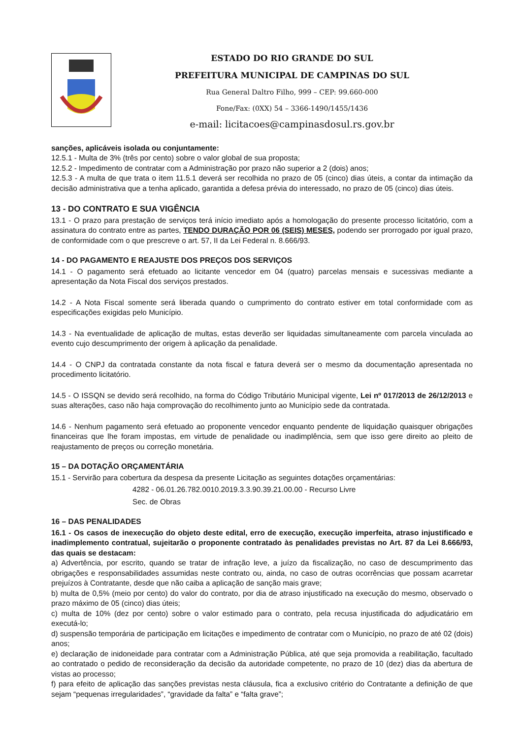ESTADO DO RIO GRANDE DO SUL
PREFEITURA MUNICIPAL DE CAMPINAS DO SUL
Rua General Daltro Filho, 999 – CEP: 99.660-000
Fone/Fax: (0XX) 54 – 3366-1490/1455/1436
e-mail: licitacoes@campinasdosul.rs.gov.br
sanções, aplicáveis isolada ou conjuntamente:
12.5.1 - Multa de 3% (três por cento) sobre o valor global de sua proposta;
12.5.2 - Impedimento de contratar com a Administração por prazo não superior a 2 (dois) anos;
12.5.3 - A multa de que trata o item 11.5.1 deverá ser recolhida no prazo de 05 (cinco) dias úteis, a contar da intimação da decisão administrativa que a tenha aplicado, garantida a defesa prévia do interessado, no prazo de 05 (cinco) dias úteis.
13 - DO CONTRATO E SUA VIGÊNCIA
13.1 - O prazo para prestação de serviços terá início imediato após a homologação do presente processo licitatório, com a assinatura do contrato entre as partes, TENDO DURAÇÃO POR 06 (SEIS) MESES, podendo ser prorrogado por igual prazo, de conformidade com o que prescreve o art. 57, II da Lei Federal n. 8.666/93.
14 - DO PAGAMENTO E REAJUSTE DOS PREÇOS DOS SERVIÇOS
14.1 - O pagamento será efetuado ao licitante vencedor em 04 (quatro) parcelas mensais e sucessivas mediante a apresentação da Nota Fiscal dos serviços prestados.
14.2 - A Nota Fiscal somente será liberada quando o cumprimento do contrato estiver em total conformidade com as especificações exigidas pelo Município.
14.3 - Na eventualidade de aplicação de multas, estas deverão ser liquidadas simultaneamente com parcela vinculada ao evento cujo descumprimento der origem à aplicação da penalidade.
14.4 - O CNPJ da contratada constante da nota fiscal e fatura deverá ser o mesmo da documentação apresentada no procedimento licitatório.
14.5 - O ISSQN se devido será recolhido, na forma do Código Tributário Municipal vigente, Lei nº 017/2013 de 26/12/2013 e suas alterações, caso não haja comprovação do recolhimento junto ao Município sede da contratada.
14.6 - Nenhum pagamento será efetuado ao proponente vencedor enquanto pendente de liquidação quaisquer obrigações financeiras que lhe foram impostas, em virtude de penalidade ou inadimplência, sem que isso gere direito ao pleito de reajustamento de preços ou correção monetária.
15 – DA DOTAÇÃO ORÇAMENTÁRIA
15.1 - Servirão para cobertura da despesa da presente Licitação as seguintes dotações orçamentárias:
4282 - 06.01.26.782.0010.2019.3.3.90.39.21.00.00 - Recurso Livre
Sec. de Obras
16 – DAS PENALIDADES
16.1 - Os casos de inexecução do objeto deste edital, erro de execução, execução imperfeita, atraso injustificado e inadimplemento contratual, sujeitarão o proponente contratado às penalidades previstas no Art. 87 da Lei 8.666/93, das quais se destacam:
a) Advertência, por escrito, quando se tratar de infração leve, a juízo da fiscalização, no caso de descumprimento das obrigações e responsabilidades assumidas neste contrato ou, ainda, no caso de outras ocorrências que possam acarretar prejuízos à Contratante, desde que não caiba a aplicação de sanção mais grave;
b) multa de 0,5% (meio por cento) do valor do contrato, por dia de atraso injustificado na execução do mesmo, observado o prazo máximo de 05 (cinco) dias úteis;
c) multa de 10% (dez por cento) sobre o valor estimado para o contrato, pela recusa injustificada do adjudicatário em executá-lo;
d) suspensão temporária de participação em licitações e impedimento de contratar com o Município, no prazo de até 02 (dois) anos;
e) declaração de inidoneidade para contratar com a Administração Pública, até que seja promovida a reabilitação, facultado ao contratado o pedido de reconsideração da decisão da autoridade competente, no prazo de 10 (dez) dias da abertura de vistas ao processo;
f) para efeito de aplicação das sanções previstas nesta cláusula, fica a exclusivo critério do Contratante a definição de que sejam “pequenas irregularidades”, “gravidade da falta” e “falta grave”;